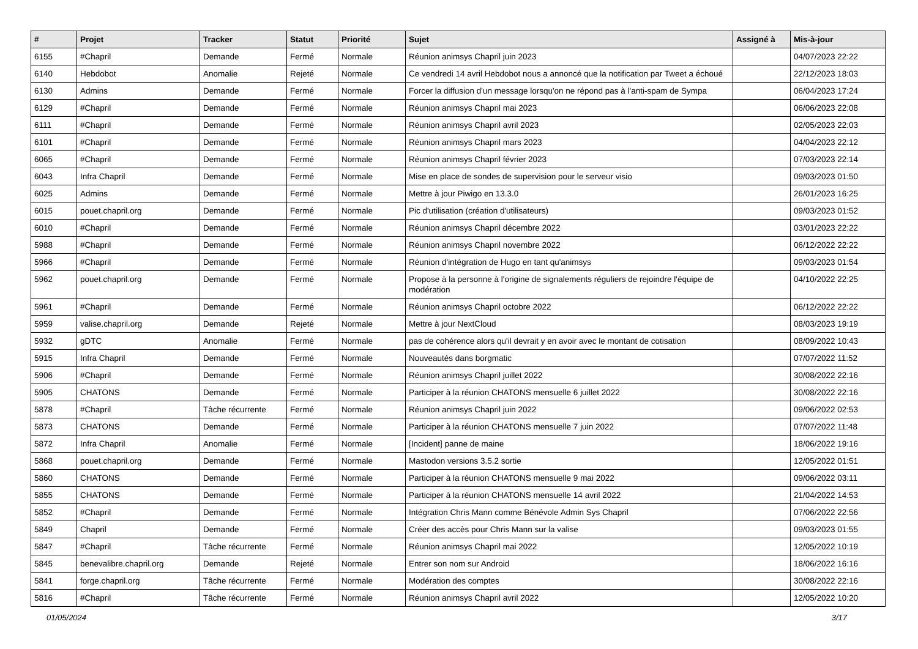| # | Projet | Tracker | Statut | Priorité | Sujet | Assigné à | Mis-à-jour |
| --- | --- | --- | --- | --- | --- | --- | --- |
| 6155 | #Chapril | Demande | Fermé | Normale | Réunion animsys Chapril juin 2023 | | 04/07/2023 22:22 |
| 6140 | Hebdobot | Anomalie | Rejeté | Normale | Ce vendredi 14 avril Hebdobot nous a annoncé que la notification par Tweet a échoué | | 22/12/2023 18:03 |
| 6130 | Admins | Demande | Fermé | Normale | Forcer la diffusion d'un message lorsqu'on ne répond pas à l'anti-spam de Sympa | | 06/04/2023 17:24 |
| 6129 | #Chapril | Demande | Fermé | Normale | Réunion animsys Chapril mai 2023 | | 06/06/2023 22:08 |
| 6111 | #Chapril | Demande | Fermé | Normale | Réunion animsys Chapril avril 2023 | | 02/05/2023 22:03 |
| 6101 | #Chapril | Demande | Fermé | Normale | Réunion animsys Chapril mars 2023 | | 04/04/2023 22:12 |
| 6065 | #Chapril | Demande | Fermé | Normale | Réunion animsys Chapril février 2023 | | 07/03/2023 22:14 |
| 6043 | Infra Chapril | Demande | Fermé | Normale | Mise en place de sondes de supervision pour le serveur visio | | 09/03/2023 01:50 |
| 6025 | Admins | Demande | Fermé | Normale | Mettre à jour Piwigo en 13.3.0 | | 26/01/2023 16:25 |
| 6015 | pouet.chapril.org | Demande | Fermé | Normale | Pic d'utilisation (création d'utilisateurs) | | 09/03/2023 01:52 |
| 6010 | #Chapril | Demande | Fermé | Normale | Réunion animsys Chapril décembre 2022 | | 03/01/2023 22:22 |
| 5988 | #Chapril | Demande | Fermé | Normale | Réunion animsys Chapril novembre 2022 | | 06/12/2022 22:22 |
| 5966 | #Chapril | Demande | Fermé | Normale | Réunion d'intégration de Hugo en tant qu'animsys | | 09/03/2023 01:54 |
| 5962 | pouet.chapril.org | Demande | Fermé | Normale | Propose à la personne à l'origine de signalements réguliers de rejoindre l'équipe de modération | | 04/10/2022 22:25 |
| 5961 | #Chapril | Demande | Fermé | Normale | Réunion animsys Chapril octobre 2022 | | 06/12/2022 22:22 |
| 5959 | valise.chapril.org | Demande | Rejeté | Normale | Mettre à jour NextCloud | | 08/03/2023 19:19 |
| 5932 | gDTC | Anomalie | Fermé | Normale | pas de cohérence alors qu'il devrait y en avoir avec le montant de cotisation | | 08/09/2022 10:43 |
| 5915 | Infra Chapril | Demande | Fermé | Normale | Nouveautés dans borgmatic | | 07/07/2022 11:52 |
| 5906 | #Chapril | Demande | Fermé | Normale | Réunion animsys Chapril juillet 2022 | | 30/08/2022 22:16 |
| 5905 | CHATONS | Demande | Fermé | Normale | Participer à la réunion CHATONS mensuelle 6 juillet 2022 | | 30/08/2022 22:16 |
| 5878 | #Chapril | Tâche récurrente | Fermé | Normale | Réunion animsys Chapril juin 2022 | | 09/06/2022 02:53 |
| 5873 | CHATONS | Demande | Fermé | Normale | Participer à la réunion CHATONS mensuelle 7 juin 2022 | | 07/07/2022 11:48 |
| 5872 | Infra Chapril | Anomalie | Fermé | Normale | [Incident] panne de maine | | 18/06/2022 19:16 |
| 5868 | pouet.chapril.org | Demande | Fermé | Normale | Mastodon versions 3.5.2 sortie | | 12/05/2022 01:51 |
| 5860 | CHATONS | Demande | Fermé | Normale | Participer à la réunion CHATONS mensuelle 9 mai 2022 | | 09/06/2022 03:11 |
| 5855 | CHATONS | Demande | Fermé | Normale | Participer à la réunion CHATONS mensuelle 14 avril 2022 | | 21/04/2022 14:53 |
| 5852 | #Chapril | Demande | Fermé | Normale | Intégration Chris Mann comme Bénévole Admin Sys Chapril | | 07/06/2022 22:56 |
| 5849 | Chapril | Demande | Fermé | Normale | Créer des accès pour Chris Mann sur la valise | | 09/03/2023 01:55 |
| 5847 | #Chapril | Tâche récurrente | Fermé | Normale | Réunion animsys Chapril mai 2022 | | 12/05/2022 10:19 |
| 5845 | benevalibre.chapril.org | Demande | Rejeté | Normale | Entrer son nom sur Android | | 18/06/2022 16:16 |
| 5841 | forge.chapril.org | Tâche récurrente | Fermé | Normale | Modération des comptes | | 30/08/2022 22:16 |
| 5816 | #Chapril | Tâche récurrente | Fermé | Normale | Réunion animsys Chapril avril 2022 | | 12/05/2022 10:20 |
01/05/2024 3/17